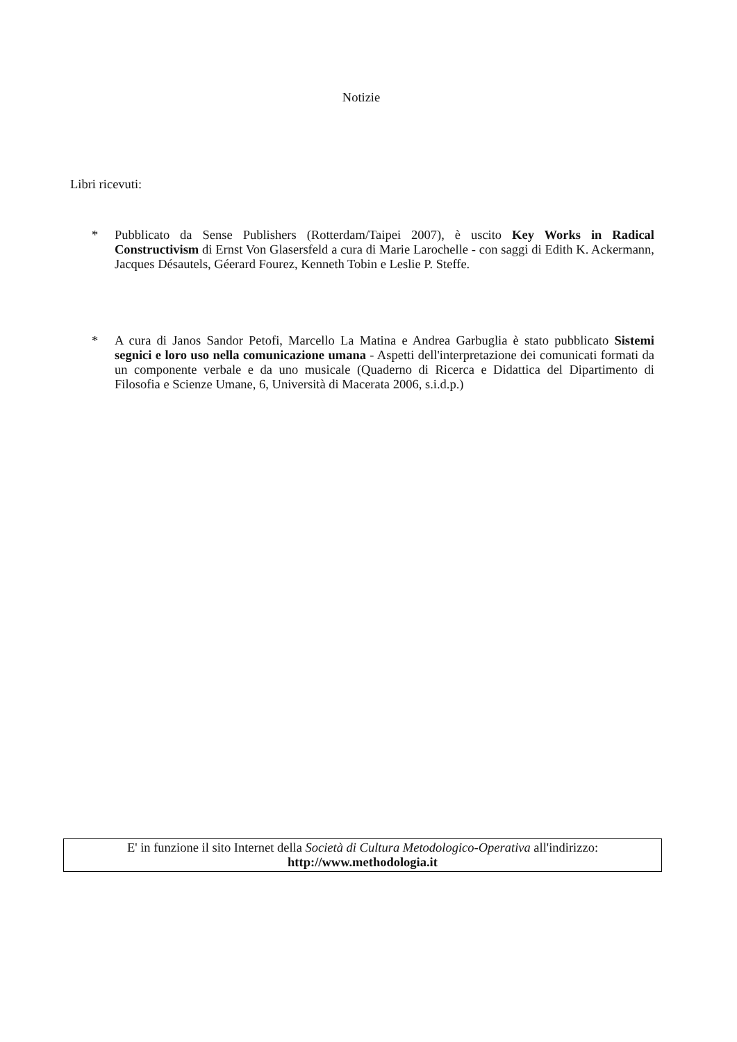Notizie
Libri ricevuti:
* Pubblicato da Sense Publishers (Rotterdam/Taipei 2007), è uscito Key Works in Radical Constructivism di Ernst Von Glasersfeld a cura di Marie Larochelle - con saggi di Edith K. Ackermann, Jacques Désautels, Géerard Fourez, Kenneth Tobin e Leslie P. Steffe.
* A cura di Janos Sandor Petofi, Marcello La Matina e Andrea Garbuglia è stato pubblicato Sistemi segnici e loro uso nella comunicazione umana - Aspetti dell'interpretazione dei comunicati formati da un componente verbale e da uno musicale (Quaderno di Ricerca e Didattica del Dipartimento di Filosofia e Scienze Umane, 6, Università di Macerata 2006, s.i.d.p.)
E' in funzione il sito Internet della Società di Cultura Metodologico-Operativa all'indirizzo:
http://www.methodologia.it